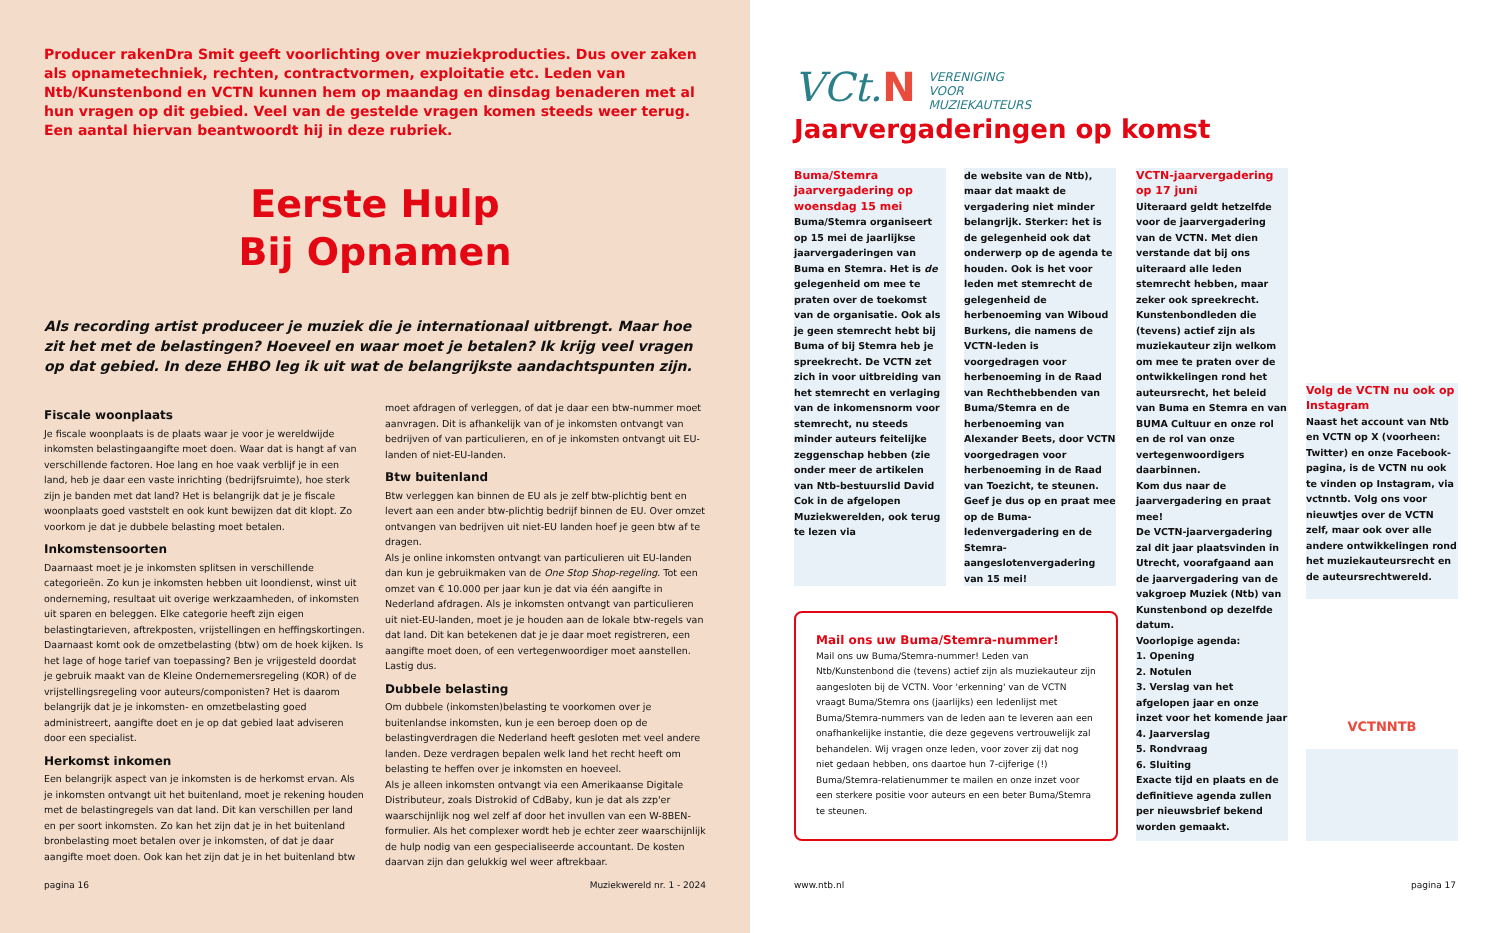Producer rakenDra Smit geeft voorlichting over muziekproducties. Dus over zaken als opnametechniek, rechten, contractvormen, exploitatie etc. Leden van Ntb/Kunstenbond en VCTN kunnen hem op maandag en dinsdag benaderen met al hun vragen op dit gebied. Veel van de gestelde vragen komen steeds weer terug. Een aantal hiervan beantwoordt hij in deze rubriek.
Eerste Hulp
Bij Opnamen
Als recording artist produceer je muziek die je internationaal uitbrengt. Maar hoe zit het met de belastingen? Hoeveel en waar moet je betalen? Ik krijg veel vragen op dat gebied. In deze EHBO leg ik uit wat de belangrijkste aandachtspunten zijn.
Fiscale woonplaats
Je fiscale woonplaats is de plaats waar je voor je wereldwijde inkomsten belastingaangifte moet doen. Waar dat is hangt af van verschillende factoren. Hoe lang en hoe vaak verblijf je in een land, heb je daar een vaste inrichting (bedrijfsruimte), hoe sterk zijn je banden met dat land? Het is belangrijk dat je je fiscale woonplaats goed vaststelt en ook kunt bewijzen dat dit klopt. Zo voorkom je dat je dubbele belasting moet betalen.
Inkomstensoorten
Daarnaast moet je je inkomsten splitsen in verschillende categorieën. Zo kun je inkomsten hebben uit loondienst, winst uit onderneming, resultaat uit overige werkzaamheden, of inkomsten uit sparen en beleggen. Elke categorie heeft zijn eigen belastingtarieven, aftrekposten, vrijstellingen en heffingskortingen. Daarnaast komt ook de omzetbelasting (btw) om de hoek kijken. Is het lage of hoge tarief van toepassing? Ben je vrijgesteld doordat je gebruik maakt van de Kleine Ondernemersregeling (KOR) of de vrijstellingsregeling voor auteurs/componisten? Het is daarom belangrijk dat je je inkomsten- en omzetbelasting goed administreert, aangifte doet en je op dat gebied laat adviseren door een specialist.
Herkomst inkomen
Een belangrijk aspect van je inkomsten is de herkomst ervan. Als je inkomsten ontvangt uit het buitenland, moet je rekening houden met de belastingregels van dat land. Dit kan verschillen per land en per soort inkomsten. Zo kan het zijn dat je in het buitenland bronbelasting moet betalen over je inkomsten, of dat je daar aangifte moet doen. Ook kan het zijn dat je in het buitenland btw moet afdragen of verleggen, of dat je daar een btw-nummer moet aanvragen. Dit is afhankelijk van of je inkomsten ontvangt van bedrijven of van particulieren, en of je inkomsten ontvangt uit EU-landen of niet-EU-landen.
Btw buitenland
Btw verleggen kan binnen de EU als je zelf btw-plichtig bent en levert aan een ander btw-plichtig bedrijf binnen de EU. Over omzet ontvangen van bedrijven uit niet-EU landen hoef je geen btw af te dragen.
Als je online inkomsten ontvangt van particulieren uit EU-landen dan kun je gebruikmaken van de One Stop Shop-regeling. Tot een omzet van € 10.000 per jaar kun je dat via één aangifte in Nederland afdragen. Als je inkomsten ontvangt van particulieren uit niet-EU-landen, moet je je houden aan de lokale btw-regels van dat land. Dit kan betekenen dat je je daar moet registreren, een aangifte moet doen, of een vertegenwoordiger moet aanstellen. Lastig dus.
Dubbele belasting
Om dubbele (inkomsten)belasting te voorkomen over je buitenlandse inkomsten, kun je een beroep doen op de belastingverdragen die Nederland heeft gesloten met veel andere landen. Deze verdragen bepalen welk land het recht heeft om belasting te heffen over je inkomsten en hoeveel.
Als je alleen inkomsten ontvangt via een Amerikaanse Digitale Distributeur, zoals Distrokid of CdBaby, kun je dat als zzp'er waarschijnlijk nog wel zelf af door het invullen van een W-8BEN-formulier. Als het complexer wordt heb je echter zeer waarschijnlijk de hulp nodig van een gespecialiseerde accountant. De kosten daarvan zijn dan gelukkig wel weer aftrekbaar.
pagina 16 Muziekwereld nr. 1 - 2024
VCt.N VERENIGING
VOOR
MUZIEKAUTEURS
Jaarvergaderingen op komst
Buma/Stemra jaarvergadering op woensdag 15 mei
Buma/Stemra organiseert op 15 mei de jaarlijkse jaarvergaderingen van Buma en Stemra. Het is de gelegenheid om mee te praten over de toekomst van de organisatie. Ook als je geen stemrecht hebt bij Buma of bij Stemra heb je spreekrecht. De VCTN zet zich in voor uitbreiding van het stemrecht en verlaging van de inkomensnorm voor stemrecht, nu steeds minder auteurs feitelijke zeggenschap hebben (zie onder meer de artikelen van Ntb-bestuurslid David Cok in de afgelopen Muziekwerelden, ook terug te lezen via
de website van de Ntb), maar dat maakt de vergadering niet minder belangrijk. Sterker: het is de gelegenheid ook dat onderwerp op de agenda te houden. Ook is het voor leden met stemrecht de gelegenheid de herbenoeming van Wiboud Burkens, die namens de VCTN-leden is voorgedragen voor herbenoeming in de Raad van Rechthebbenden van Buma/Stemra en de herbenoeming van Alexander Beets, door VCTN voorgedragen voor herbenoeming in de Raad van Toezicht, te steunen. Geef je dus op en praat mee op de Buma-ledenvergadering en de Stemra-aangeslotenvergadering van 15 mei!
Mail ons uw Buma/Stemra-nummer!
Mail ons uw Buma/Stemra-nummer! Leden van Ntb/Kunstenbond die (tevens) actief zijn als muziekauteur zijn aangesloten bij de VCTN. Voor 'erkenning' van de VCTN vraagt Buma/Stemra ons (jaarlijks) een ledenlijst met Buma/Stemra-nummers van de leden aan te leveren aan een onafhankelijke instantie, die deze gegevens vertrouwelijk zal behandelen. Wij vragen onze leden, voor zover zij dat nog niet gedaan hebben, ons daartoe hun 7-cijferige (!) Buma/Stemra-relatienummer te mailen en onze inzet voor een sterkere positie voor auteurs en een beter Buma/Stemra te steunen.
VCTN-jaarvergadering op 17 juni
Uiteraard geldt hetzelfde voor de jaarvergadering van de VCTN. Met dien verstande dat bij ons uiteraard alle leden stemrecht hebben, maar zeker ook spreekrecht. Kunstenbondleden die (tevens) actief zijn als muziekauteur zijn welkom om mee te praten over de ontwikkelingen rond het auteursrecht, het beleid van Buma en Stemra en van BUMA Cultuur en onze rol en de rol van onze vertegenwoordigers daarbinnen.
Kom dus naar de jaarvergadering en praat mee!
De VCTN-jaarvergadering zal dit jaar plaatsvinden in Utrecht, voorafgaand aan de jaarvergadering van de vakgroep Muziek (Ntb) van Kunstenbond op dezelfde datum.
Voorlopige agenda:
1. Opening
2. Notulen
3. Verslag van het afgelopen jaar en onze inzet voor het komende jaar
4. Jaarverslag
5. Rondvraag
6. Sluiting
Exacte tijd en plaats en de definitieve agenda zullen per nieuwsbrief bekend worden gemaakt.
Volg de VCTN nu ook op Instagram
Naast het account van Ntb en VCTN op X (voorheen: Twitter) en onze Facebook-pagina, is de VCTN nu ook te vinden op Instagram, via vctnntb. Volg ons voor nieuwtjes over de VCTN zelf, maar ook over alle andere ontwikkelingen rond het muziekauteursrecht en de auteursrechtwereld.
VCTNNTB
www.ntb.nl pagina 17